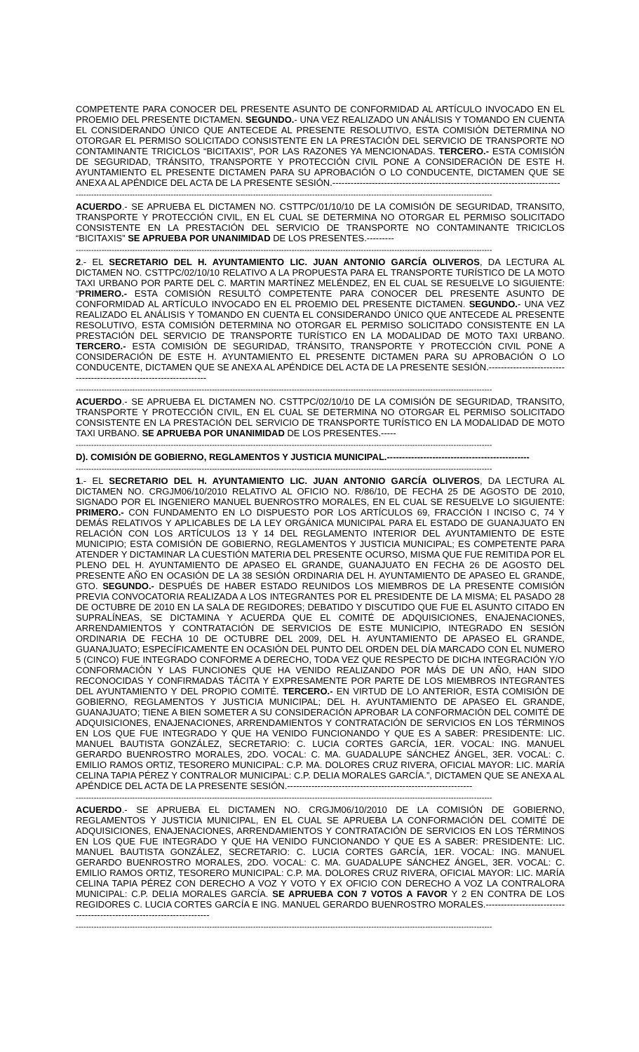COMPETENTE PARA CONOCER DEL PRESENTE ASUNTO DE CONFORMIDAD AL ARTÍCULO INVOCADO EN EL PROEMIO DEL PRESENTE DICTAMEN. SEGUNDO.- UNA VEZ REALIZADO UN ANÁLISIS Y TOMANDO EN CUENTA EL CONSIDERANDO ÚNICO QUE ANTECEDE AL PRESENTE RESOLUTIVO, ESTA COMISIÓN DETERMINA NO OTORGAR EL PERMISO SOLICITADO CONSISTENTE EN LA PRESTACIÓN DEL SERVICIO DE TRANSPORTE NO CONTAMINANTE TRICICLOS “BICITAXIS”, POR LAS RAZONES YA MENCIONADAS. TERCERO.- ESTA COMISIÓN DE SEGURIDAD, TRÁNSITO, TRANSPORTE Y PROTECCIÓN CIVIL PONE A CONSIDERACIÓN DE ESTE H. AYUNTAMIENTO EL PRESENTE DICTAMEN PARA SU APROBACIÓN O LO CONDUCENTE, DICTAMEN QUE SE ANEXA AL APÉNDICE DEL ACTA DE LA PRESENTE SESIÓN.---------------------------------------------------------------------------
------------------------------------------------------------------------------------------------------------------------------------------------------------------
ACUERDO.- SE APRUEBA EL DICTAMEN NO. CSTTPC/01/10/10 DE LA COMISIÓN DE SEGURIDAD, TRANSITO, TRANSPORTE Y PROTECCIÓN CIVIL, EN EL CUAL SE DETERMINA NO OTORGAR EL PERMISO SOLICITADO CONSISTENTE EN LA PRESTACIÓN DEL SERVICIO DE TRANSPORTE NO CONTAMINANTE TRICICLOS “BICITAXIS” SE APRUEBA POR UNANIMIDAD DE LOS PRESENTES.---------
------------------------------------------------------------------------------------------------------------------------------------------------------------------
2.- EL SECRETARIO DEL H. AYUNTAMIENTO LIC. JUAN ANTONIO GARCÍA OLIVEROS, DA LECTURA AL DICTAMEN NO. CSTTPC/02/10/10 RELATIVO A LA PROPUESTA PARA EL TRANSPORTE TURÍSTICO DE LA MOTO TAXI URBANO POR PARTE DEL C. MARTIN MARTÍNEZ MELÉNDEZ, EN EL CUAL SE RESUELVE LO SIGUIENTE: “PRIMERO.- ESTA COMISIÓN RESULTÓ COMPETENTE PARA CONOCER DEL PRESENTE ASUNTO DE CONFORMIDAD AL ARTÍCULO INVOCADO EN EL PROEMIO DEL PRESENTE DICTAMEN. SEGUNDO.- UNA VEZ REALIZADO EL ANÁLISIS Y TOMANDO EN CUENTA EL CONSIDERANDO ÚNICO QUE ANTECEDE AL PRESENTE RESOLUTIVO, ESTA COMISIÓN DETERMINA NO OTORGAR EL PERMISO SOLICITADO CONSISTENTE EN LA PRESTACIÓN DEL SERVICIO DE TRANSPORTE TURÍSTICO EN LA MODALIDAD DE MOTO TAXI URBANO. TERCERO.- ESTA COMISIÓN DE SEGURIDAD, TRÁNSITO, TRANSPORTE Y PROTECCIÓN CIVIL PONE A CONSIDERACIÓN DE ESTE H. AYUNTAMIENTO EL PRESENTE DICTAMEN PARA SU APROBACIÓN O LO CONDUCENTE, DICTAMEN QUE SE ANEXA AL APÉNDICE DEL ACTA DE LA PRESENTE SESIÓN.--------------------------------------------------------------------
------------------------------------------------------------------------------------------------------------------------------------------------------------------
ACUERDO.- SE APRUEBA EL DICTAMEN NO. CSTTPC/02/10/10 DE LA COMISIÓN DE SEGURIDAD, TRANSITO, TRANSPORTE Y PROTECCIÓN CIVIL, EN EL CUAL SE DETERMINA NO OTORGAR EL PERMISO SOLICITADO CONSISTENTE EN LA PRESTACIÓN DEL SERVICIO DE TRANSPORTE TURÍSTICO EN LA MODALIDAD DE MOTO TAXI URBANO. SE APRUEBA POR UNANIMIDAD DE LOS PRESENTES.-----
------------------------------------------------------------------------------------------------------------------------------------------------------------------
D). COMISIÓN DE GOBIERNO, REGLAMENTOS Y JUSTICIA MUNICIPAL.-----------------------------------------------
------------------------------------------------------------------------------------------------------------------------------------------------------------------
1.- EL SECRETARIO DEL H. AYUNTAMIENTO LIC. JUAN ANTONIO GARCÍA OLIVEROS, DA LECTURA AL DICTAMEN NO. CRGJM06/10/2010 RELATIVO AL OFICIO NO. R/86/10, DE FECHA 25 DE AGOSTO DE 2010, SIGNADO POR EL INGENIERO MANUEL BUENROSTRO MORALES, EN EL CUAL SE RESUELVE LO SIGUIENTE: PRIMERO.- CON FUNDAMENTO EN LO DISPUESTO POR LOS ARTÍCULOS 69, FRACCIÓN I INCISO C, 74 Y DEMÁS RELATIVOS Y APLICABLES DE LA LEY ORGÁNICA MUNICIPAL PARA EL ESTADO DE GUANAJUATO EN RELACIÓN CON LOS ARTÍCULOS 13 Y 14 DEL REGLAMENTO INTERIOR DEL AYUNTAMIENTO DE ESTE MUNICIPIO; ESTA COMISIÓN DE GOBIERNO, REGLAMENTOS Y JUSTICIA MUNICIPAL; ES COMPETENTE PARA ATENDER Y DICTAMINAR LA CUESTIÓN MATERIA DEL PRESENTE OCURSO, MISMA QUE FUE REMITIDA POR EL PLENO DEL H. AYUNTAMIENTO DE APASEO EL GRANDE, GUANAJUATO EN FECHA 26 DE AGOSTO DEL PRESENTE AÑO EN OCASIÓN DE LA 38 SESIÓN ORDINARIA DEL H. AYUNTAMIENTO DE APASEO EL GRANDE, GTO. SEGUNDO.- DESPUÉS DE HABER ESTADO REUNIDOS LOS MIEMBROS DE LA PRESENTE COMISIÓN PREVIA CONVOCATORIA REALIZADA A LOS INTEGRANTES POR EL PRESIDENTE DE LA MISMA; EL PASADO 28 DE OCTUBRE DE 2010 EN LA SALA DE REGIDORES; DEBATIDO Y DISCUTIDO QUE FUE EL ASUNTO CITADO EN SUPRALÍNEAS, SE DICTAMINA Y ACUERDA QUE EL COMITÉ DE ADQUISICIONES, ENAJENACIONES, ARRENDAMIENTOS Y CONTRATACIÓN DE SERVICIOS DE ESTE MUNICIPIO, INTEGRADO EN SESIÓN ORDINARIA DE FECHA 10 DE OCTUBRE DEL 2009, DEL H. AYUNTAMIENTO DE APASEO EL GRANDE, GUANAJUATO; ESPECÍFICAMENTE EN OCASIÓN DEL PUNTO DEL ORDEN DEL DÍA MARCADO CON EL NUMERO 5 (CINCO) FUE INTEGRADO CONFORME A DERECHO, TODA VEZ QUE RESPECTO DE DICHA INTEGRACIÓN Y/O CONFORMACIÓN Y LAS FUNCIONES QUE HA VENIDO REALIZANDO POR MÁS DE UN AÑO, HAN SIDO RECONOCIDAS Y CONFIRMADAS TÁCITA Y EXPRESAMENTE POR PARTE DE LOS MIEMBROS INTEGRANTES DEL AYUNTAMIENTO Y DEL PROPIO COMITÉ. TERCERO.- EN VIRTUD DE LO ANTERIOR, ESTA COMISIÓN DE GOBIERNO, REGLAMENTOS Y JUSTICIA MUNICIPAL; DEL H. AYUNTAMIENTO DE APASEO EL GRANDE, GUANAJUATO; TIENE A BIEN SOMETER A SU CONSIDERACIÓN APROBAR LA CONFORMACIÓN DEL COMITÉ DE ADQUISICIONES, ENAJENACIONES, ARRENDAMIENTOS Y CONTRATACIÓN DE SERVICIOS EN LOS TÉRMINOS EN LOS QUE FUE INTEGRADO Y QUE HA VENIDO FUNCIONANDO Y QUE ES A SABER: PRESIDENTE: LIC. MANUEL BAUTISTA GONZÁLEZ, SECRETARIO: C. LUCIA CORTES GARCÍA, 1ER. VOCAL: ING. MANUEL GERARDO BUENROSTRO MORALES, 2DO. VOCAL: C. MA. GUADALUPE SÁNCHEZ ÁNGEL, 3ER. VOCAL: C. EMILIO RAMOS ORTIZ, TESORERO MUNICIPAL: C.P. MA. DOLORES CRUZ RIVERA, OFICIAL MAYOR: LIC. MARÍA CELINA TAPIA PÉREZ Y CONTRALOR MUNICIPAL: C.P. DELIA MORALES GARCÍA.”, DICTAMEN QUE SE ANEXA AL APÉNDICE DEL ACTA DE LA PRESENTE SESIÓN.-------------------------------------------------------------
------------------------------------------------------------------------------------------------------------------------------------------------------------------
ACUERDO.- SE APRUEBA EL DICTAMEN NO. CRGJM06/10/2010 DE LA COMISIÓN DE GOBIERNO, REGLAMENTOS Y JUSTICIA MUNICIPAL, EN EL CUAL SE APRUEBA LA CONFORMACIÓN DEL COMITÉ DE ADQUISICIONES, ENAJENACIONES, ARRENDAMIENTOS Y CONTRATACIÓN DE SERVICIOS EN LOS TÉRMINOS EN LOS QUE FUE INTEGRADO Y QUE HA VENIDO FUNCIONANDO Y QUE ES A SABER: PRESIDENTE: LIC. MANUEL BAUTISTA GONZÁLEZ, SECRETARIO: C. LUCIA CORTES GARCÍA, 1ER. VOCAL: ING. MANUEL GERARDO BUENROSTRO MORALES, 2DO. VOCAL: C. MA. GUADALUPE SÁNCHEZ ÁNGEL, 3ER. VOCAL: C. EMILIO RAMOS ORTIZ, TESORERO MUNICIPAL: C.P. MA. DOLORES CRUZ RIVERA, OFICIAL MAYOR: LIC. MARÍA CELINA TAPIA PÉREZ CON DERECHO A VOZ Y VOTO Y EX OFICIO CON DERECHO A VOZ LA CONTRALORA MUNICIPAL: C.P. DELIA MORALES GARCÍA. SE APRUEBA CON 7 VOTOS A FAVOR Y 2 EN CONTRA DE LOS REGIDORES C. LUCIA CORTES GARCÍA E ING. MANUEL GERARDO BUENROSTRO MORALES.----------------------------------------------------------------------
------------------------------------------------------------------------------------------------------------------------------------------------------------------